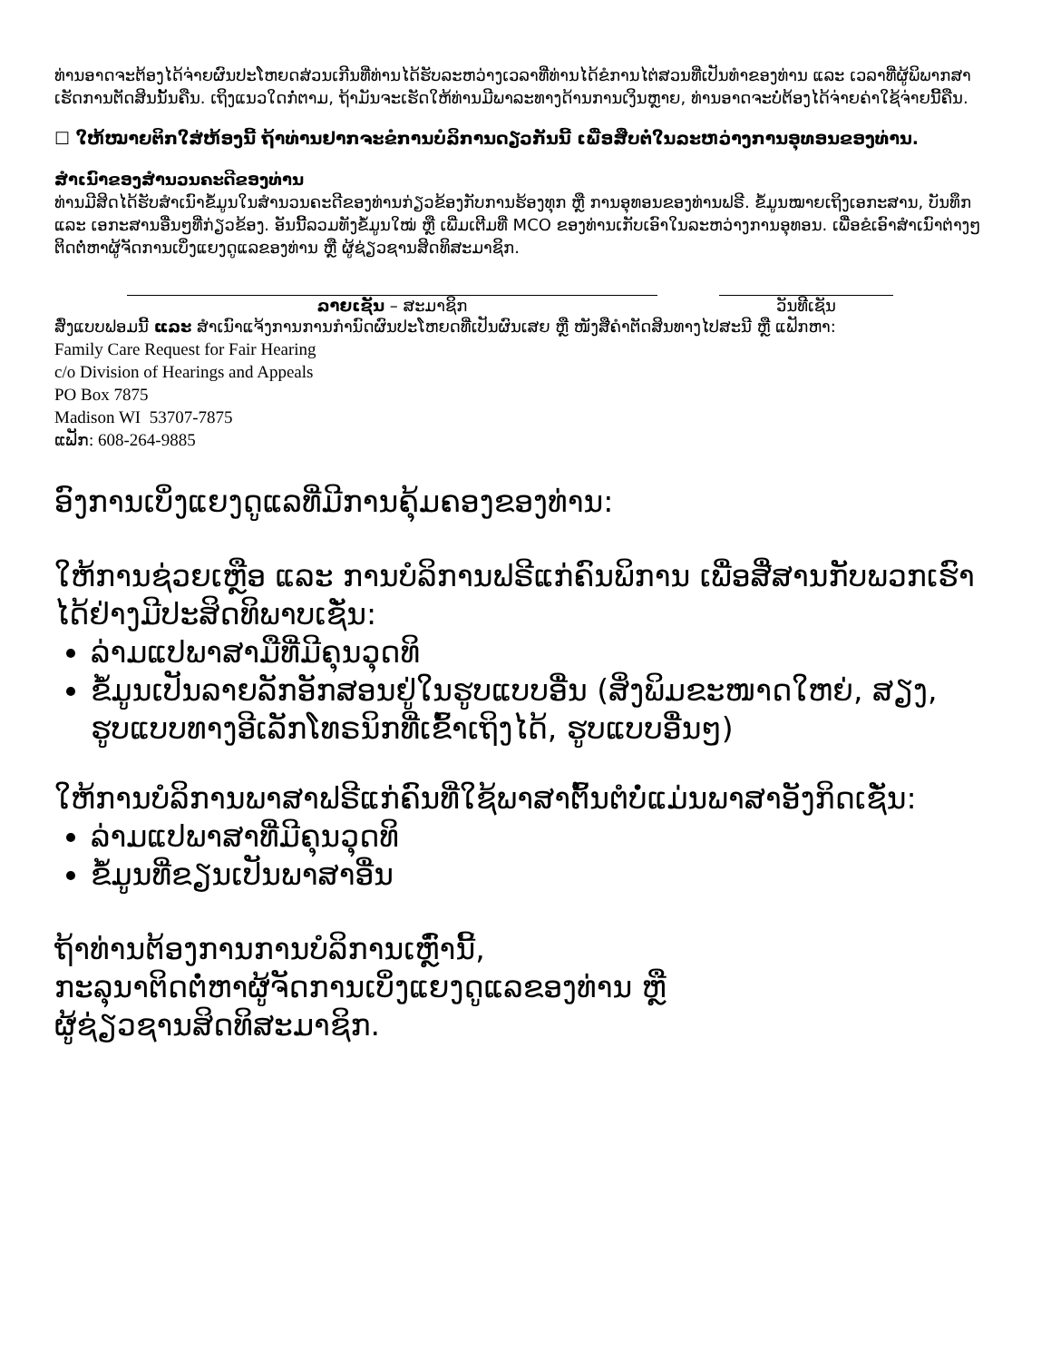ທ່ານອາດຈະຕ້ອງໄດ້ຈ່າຍຜົນປະໂຫຍດສ່ວນເກີນທີ່ທ່ານໄດ້ຮັບລະຫວ່າງເວລາທີ່ທ່ານໄດ້ຂໍການໄຕ່ສວນທີ່ເປັນທຳຂອງທ່ານ ແລະ ເວລາທີ່ຜູ້ພິພາກສາເຮັດການຕັດສິນນັ້ນຄືນ. ເຖິງແນວໃດກໍ່ຕາມ, ຖ້າມັນຈະເຮັດໃຫ້ທ່ານມີພາລະທາງດ້ານການເງິນຫຼາຍ, ທ່ານອາດຈະບໍ່ຕ້ອງໄດ້ຈ່າຍຄ່າໃຊ້ຈ່າຍນີ້ຄືນ.
☐ ໃຫ້ໝາຍຕິກໃສ່ຫ້ອງນີ້ ຖ້າທ່ານຢາກຈະຂໍການບໍລິການດຽວກັນນີ້ ເພື່ອສືບຕໍ່ໃນລະຫວ່າງການອຸທອນຂອງທ່ານ.
ສຳເນົາຂອງສຳນວນຄະດີຂອງທ່ານ
ທ່ານມີສິດໄດ້ຮັບສຳເນົາຂໍ້ມູນໃນສຳນວນຄະດີຂອງທ່ານກ່ຽວຂ້ອງກັບການຮ້ອງທຸກ ຫຼື ການອຸທອນຂອງທ່ານຟຣີ. ຂໍ້ມູນໝາຍເຖິງເອກະສານ, ບັນທຶກ ແລະ ເອກະສານອື່ນໆທີ່ກ່ຽວຂ້ອງ. ອັນນີ້ລວມທັງຂໍ້ມູນໃໝ່ ຫຼື ເພີ່ມເຕີມທີ່ MCO ຂອງທ່ານເກັບເອົາໃນລະຫວ່າງການອຸທອນ. ເພື່ອຂໍເອົາສຳເນົາຕ່າງໆ ຕິດຕໍ່ຫາຜູ້ຈັດການເບິ່ງແຍງດູແລຂອງທ່ານ ຫຼື ຜູ້ຊ່ຽວຊານສິດທິສະມາຊິກ.
ລາຍເຊັນ – ສະມາຊິກ ວັນທີເຊັນ
ສົ່ງແບບຟອມນີ້ ແລະ ສຳເນົາແຈ້ງການການກຳນົດຜົນປະໂຫຍດທີ່ເປັນຜົນເສຍ ຫຼື ໜັງສືຄຳຕັດສິນທາງໄປສະນີ ຫຼື ແຟັກຫາ:
Family Care Request for Fair Hearing
c/o Division of Hearings and Appeals
PO Box 7875
Madison WI 53707-7875
ແຟັກ: 608-264-9885
ອົງການເບິ່ງແຍງດູແລທີ່ມີການຄຸ້ມຄອງຂອງທ່ານ:
ໃຫ້ການຊ່ວຍເຫຼືອ ແລະ ການບໍລິການຟຣີແກ່ຄົນພິການ ເພື່ອສື່ສານກັບພວກເຮົາໄດ້ຢ່າງມີປະສິດທິພາບເຊັ່ນ:
ລ່າມແປພາສາມືທີ່ມີຄຸນວຸດທິ
ຂໍ້ມູນເປັນລາຍລັກອັກສອນຢູ່ໃນຮູບແບບອື່ນ (ສິ່ງພິມຂະໜາດໃຫຍ່, ສຽງ, ຮູບແບບທາງອີເລັກໂທຣນິກທີ່ເຂົ້າເຖິງໄດ້, ຮູບແບບອື່ນໆ)
ໃຫ້ການບໍລິການພາສາຟຣີແກ່ຄົນທີ່ໃຊ້ພາສາຕົ້ນຕໍບໍ່ແມ່ນພາສາອັງກິດເຊັ່ນ:
ລ່າມແປພາສາທີ່ມີຄຸນວຸດທິ
ຂໍ້ມູນທີ່ຂຽນເປັນພາສາອື່ນ
ຖ້າທ່ານຕ້ອງການການບໍລິການເຫຼົ່ານີ້,
ກະລຸນາຕິດຕໍ່ຫາຜູ້ຈັດການເບິ່ງແຍງດູແລຂອງທ່ານ ຫຼື
ຜູ້ຊ່ຽວຊານສິດທິສະມາຊິກ.